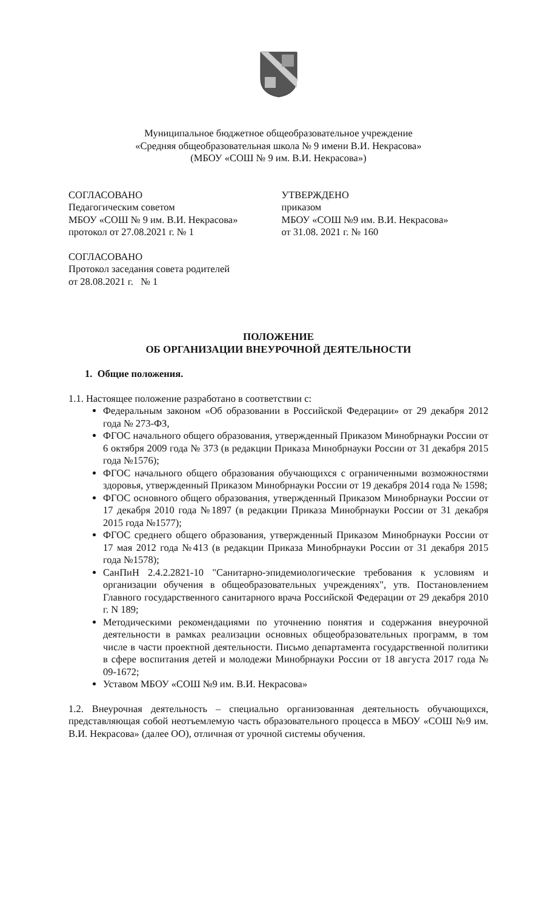Муниципальное бюджетное общеобразовательное учреждение
«Средняя общеобразовательная школа № 9 имени В.И. Некрасова»
(МБОУ «СОШ № 9 им. В.И. Некрасова»)
СОГЛАСОВАНО
Педагогическим советом
МБОУ «СОШ № 9 им. В.И. Некрасова»
протокол от 27.08.2021 г. № 1
УТВЕРЖДЕНО
приказом
МБОУ «СОШ №9 им. В.И. Некрасова»
от 31.08. 2021 г. № 160
СОГЛАСОВАНО
Протокол заседания совета родителей
от 28.08.2021 г. № 1
ПОЛОЖЕНИЕ
ОБ ОРГАНИЗАЦИИ ВНЕУРОЧНОЙ ДЕЯТЕЛЬНОСТИ
1. Общие положения.
1.1. Настоящее положение разработано в соответствии с:
Федеральным законом «Об образовании в Российской Федерации» от 29 декабря 2012 года № 273-ФЗ,
ФГОС начального общего образования, утвержденный Приказом Минобрнауки России от 6 октября 2009 года № 373 (в редакции Приказа Минобрнауки России от 31 декабря 2015 года №1576);
ФГОС начального общего образования обучающихся с ограниченными возможностями здоровья, утвержденный Приказом Минобрнауки России от 19 декабря 2014 года № 1598;
ФГОС основного общего образования, утвержденный Приказом Минобрнауки России от 17 декабря 2010 года №1897 (в редакции Приказа Минобрнауки России от 31 декабря 2015 года №1577);
ФГОС среднего общего образования, утвержденный Приказом Минобрнауки России от 17 мая 2012 года №413 (в редакции Приказа Минобрнауки России от 31 декабря 2015 года №1578);
СанПиН 2.4.2.2821-10 "Санитарно-эпидемиологические требования к условиям и организации обучения в общеобразовательных учреждениях", утв. Постановлением Главного государственного санитарного врача Российской Федерации от 29 декабря 2010 г. N 189;
Методическими рекомендациями по уточнению понятия и содержания внеурочной деятельности в рамках реализации основных общеобразовательных программ, в том числе в части проектной деятельности. Письмо департамента государственной политики в сфере воспитания детей и молодежи Минобрнауки России от 18 августа 2017 года № 09-1672;
Уставом МБОУ «СОШ №9 им. В.И. Некрасова»
1.2. Внеурочная деятельность – специально организованная деятельность обучающихся, представляющая собой неотъемлемую часть образовательного процесса в МБОУ «СОШ №9 им. В.И. Некрасова» (далее ОО), отличная от урочной системы обучения.